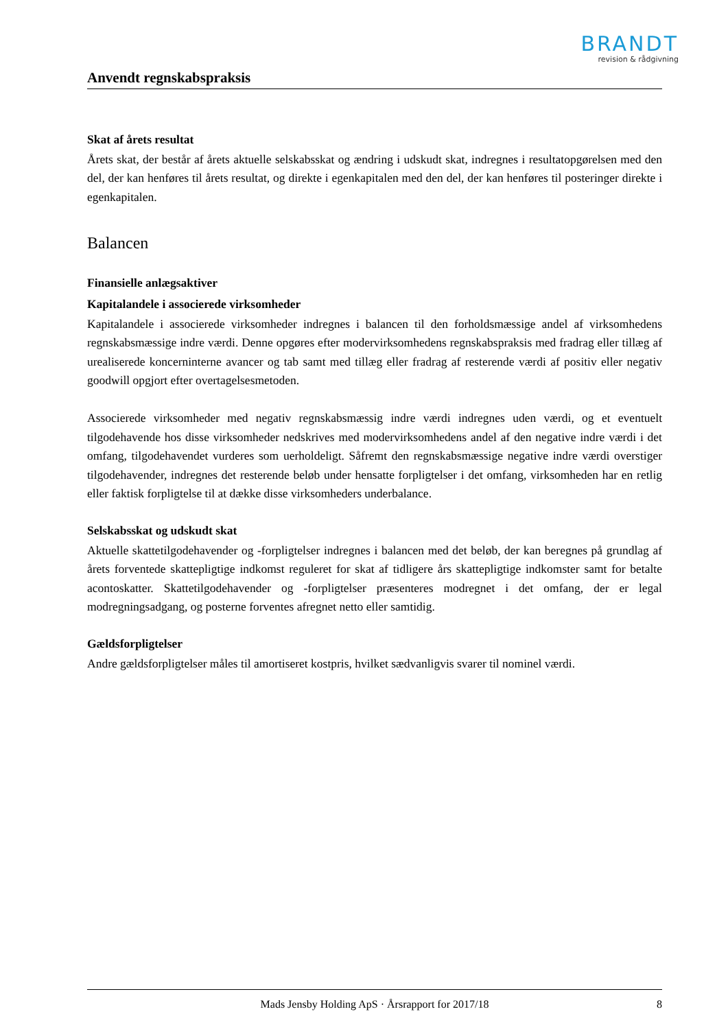BRANDT
revision & rådgivning
Anvendt regnskabspraksis
Skat af årets resultat
Årets skat, der består af årets aktuelle selskabsskat og ændring i udskudt skat, indregnes i resultatopgørelsen med den del, der kan henføres til årets resultat, og direkte i egenkapitalen med den del, der kan henføres til posteringer direkte i egenkapitalen.
Balancen
Finansielle anlægsaktiver
Kapitalandele i associerede virksomheder
Kapitalandele i associerede virksomheder indregnes i balancen til den forholdsmæssige andel af virksomhedens regnskabsmæssige indre værdi. Denne opgøres efter modervirksomhedens regnskabspraksis med fradrag eller tillæg af urealiserede koncerninterne avancer og tab samt med tillæg eller fradrag af resterende værdi af positiv eller negativ goodwill opgjort efter overtagelsesmetoden.
Associerede virksomheder med negativ regnskabsmæssig indre værdi indregnes uden værdi, og et eventuelt tilgodehavende hos disse virksomheder nedskrives med modervirksomhedens andel af den negative indre værdi i det omfang, tilgodehavendet vurderes som uerholdeligt. Såfremt den regnskabsmæssige negative indre værdi overstiger tilgodehavender, indregnes det resterende beløb under hensatte forpligtelser i det omfang, virksomheden har en retlig eller faktisk forpligtelse til at dække disse virksomheders underbalance.
Selskabsskat og udskudt skat
Aktuelle skattetilgodehavender og -forpligtelser indregnes i balancen med det beløb, der kan beregnes på grundlag af årets forventede skattepligtige indkomst reguleret for skat af tidligere års skattepligtige indkomster samt for betalte acontoskatter. Skattetilgodehavender og -forpligtelser præsenteres modregnet i det omfang, der er legal modregningsadgang, og posterne forventes afregnet netto eller samtidig.
Gældsforpligtelser
Andre gældsforpligtelser måles til amortiseret kostpris, hvilket sædvanligvis svarer til nominel værdi.
Mads Jensby Holding ApS · Årsrapport for 2017/18 8